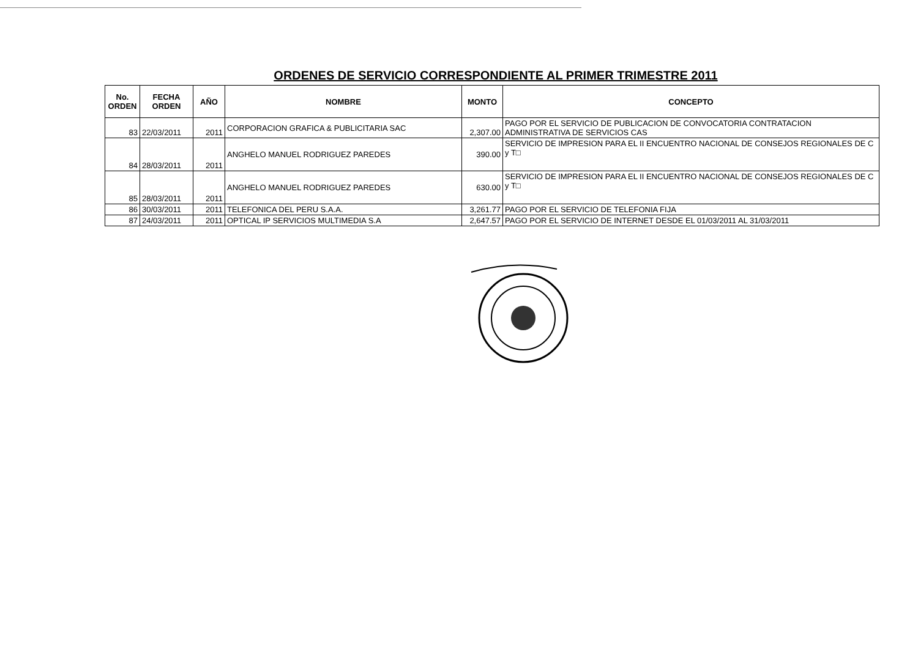ORDENES DE SERVICIO CORRESPONDIENTE AL PRIMER TRIMESTRE 2011
| No. ORDEN | FECHA ORDEN | AÑO | NOMBRE | MONTO | CONCEPTO |
| --- | --- | --- | --- | --- | --- |
| 83 | 22/03/2011 | 2011 | CORPORACION GRAFICA & PUBLICITARIA SAC | 2,307.00 | PAGO POR EL SERVICIO DE PUBLICACION DE CONVOCATORIA CONTRATACION ADMINISTRATIVA DE SERVICIOS CAS |
| 84 | 28/03/2011 | 2011 | ANGHELO MANUEL RODRIGUEZ PAREDES | 390.00 | SERVICIO DE IMPRESION PARA EL II ENCUENTRO NACIONAL DE CONSEJOS REGIONALES DE C y T□ |
| 85 | 28/03/2011 | 2011 | ANGHELO MANUEL RODRIGUEZ PAREDES | 630.00 | SERVICIO DE IMPRESION PARA EL II ENCUENTRO NACIONAL DE CONSEJOS REGIONALES DE C y T□ |
| 86 | 30/03/2011 | 2011 | TELEFONICA DEL PERU S.A.A. | 3,261.77 | PAGO POR EL SERVICIO DE TELEFONIA FIJA |
| 87 | 24/03/2011 | 2011 | OPTICAL IP SERVICIOS MULTIMEDIA S.A | 2,647.57 | PAGO POR EL SERVICIO DE INTERNET DESDE EL 01/03/2011 AL 31/03/2011 |